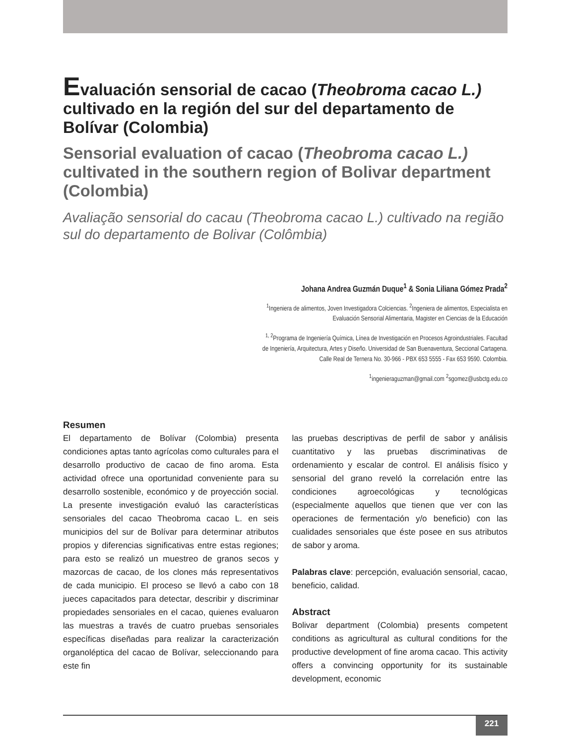Evaluación sensorial de cacao (Theobroma cacao L.) cultivado en la región del sur del departamento de Bolívar (Colombia)
Sensorial evaluation of cacao (Theobroma cacao L.) cultivated in the southern region of Bolivar department (Colombia)
Avaliação sensorial do cacau (Theobroma cacao L.) cultivado na região sul do departamento de Bolivar (Colômbia)
Johana Andrea Guzmán Duque<sup>1</sup> & Sonia Liliana Gómez Prada<sup>2</sup>
<sup>1</sup> Ingeniera de alimentos, Joven Investigadora Colciencias. <sup>2</sup>Ingeniera de alimentos, Especialista en
Evaluación Sensorial Alimentaria, Magister en Ciencias de la Educación
<sup>1, 2</sup>Programa de Ingeniería Química, Línea de Investigación en Procesos Agroindustriales. Facultad
de Ingeniería, Arquitectura, Artes y Diseño. Universidad de San Buenaventura, Seccional Cartagena.
Calle Real de Ternera No. 30-966 - PBX 653 5555 - Fax 653 9590. Colombia.
<sup>1</sup> ingenieraguzman@gmail.com <sup>2</sup>sgomez@usbctg.edu.co
Resumen
El departamento de Bolívar (Colombia) presenta condiciones aptas tanto agrícolas como culturales para el desarrollo productivo de cacao de fino aroma. Esta actividad ofrece una oportunidad conveniente para su desarrollo sostenible, económico y de proyección social. La presente investigación evaluó las características sensoriales del cacao Theobroma cacao L. en seis municipios del sur de Bolívar para determinar atributos propios y diferencias significativas entre estas regiones; para esto se realizó un muestreo de granos secos y mazorcas de cacao, de los clones más representativos de cada municipio. El proceso se llevó a cabo con 18 jueces capacitados para detectar, describir y discriminar propiedades sensoriales en el cacao, quienes evaluaron las muestras a través de cuatro pruebas sensoriales específicas diseñadas para realizar la caracterización organoléptica del cacao de Bolívar, seleccionando para este fin
las pruebas descriptivas de perfil de sabor y análisis cuantitativo y las pruebas discriminativas de ordenamiento y escalar de control. El análisis físico y sensorial del grano reveló la correlación entre las condiciones agroecológicas y tecnológicas (especialmente aquellos que tienen que ver con las operaciones de fermentación y/o beneficio) con las cualidades sensoriales que éste posee en sus atributos de sabor y aroma.
Palabras clave: percepción, evaluación sensorial, cacao, beneficio, calidad.
Abstract
Bolivar department (Colombia) presents competent conditions as agricultural as cultural conditions for the productive development of fine aroma cacao. This activity offers a convincing opportunity for its sustainable development, economic
221